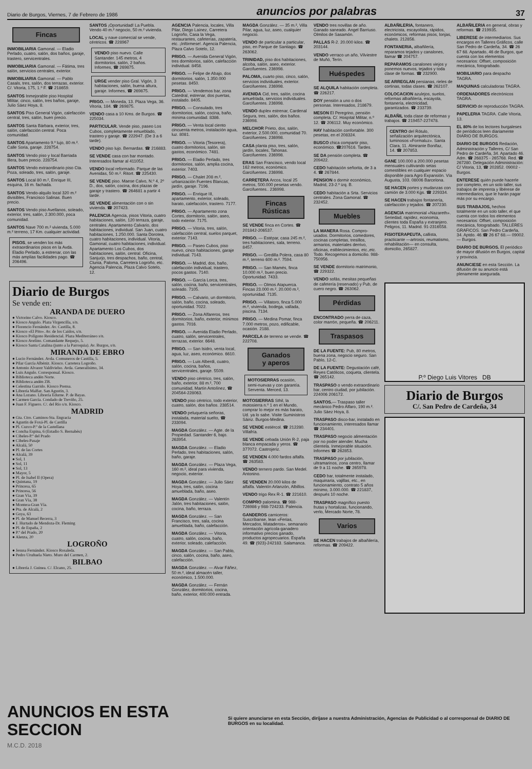Diario de Burgos, Viernes, 7 de Febrero de 1986 anuncios por palabras 37
Fincas
INMOBILIARIA Gamonal. — Eladio Perlado, cuatro, salón, dos baños, garaje, trastero, servicentrales.
INMOBILIARIA Gamonal. — Fátima, tres salón, servicios centrales, exterior.
INMOBILIARIA Gamonal. — Pablo Casals, tres, salón, dos terrazas, exterior. C/. Vitoria, 175, 1.º F. ☎ 218659.
SANTOS Inmejorable piso Hospital Militar, cinco, salón, tres baños, garaje, Julio Sáez Hoya, 8.
SANTOS Piso General Vigón, calefacción central, tres, salón, buen precio.
SANTOS Santa Bárbara, exterior, tres, salón, calefacción central. Poca comunidad.
SANTOS Apartamento 9.º lujo, 80 m.². Calle Soria, garaje. 228754.
SANTOS Vendo piso y local Barriada Illera, buen precio. 228754.
SANTOS Vendo extraordinario piso Cta. Poza, soleado, tres, salón, garaje.
SANTOS Local 80 m.², Enrique III, esquina, 16 m. fachada.
SANTOS Vendo-alquilo local 320 m.² divisibles, Francisco Salinas. Buen precio.
SANTOS Vendo piso Avellanos, soleado, exterior, tres, salón, 2.300.000, poca comunidad.
SANTOS Nave 700 m.² vivienda, 5.000 m.² terreno, 17 Km. cualquier actividad.
PISOS, se venden los más extraordinarios pisos en la Avda. Eladio Perlado, a estrenar, con las más amplias facilidades pago. ☎ 206496.
SANTOS ¡Oportunidad! La Puebla. Vendo 40 m.² negocio, 50 m.² vivienda.
LOCAL y nave comercial se vende, céntricos. ☎ 228967
VENDO piso nuevo. Calle Santander. 145 metros, 4 dormitorios, salón, 2 baños. Informes, ☎ 269875.
URGE vender piso Gral. Vigón, 3 habitaciones, salón, buena altura, garaje. Informes, ☎ 269875.
PRIGO. — Moneda, 13. Plaza Vega, 36. Vitoria, 184. ☎ 269875.
VENDO casa a 10 Kms. de Burgos. ☎ 225034.
PARTICULAR. Vende piso, paseo Los Cubos, completamente emueblado, trastero y garaje. ☎ 222947. (De 3 a 6 tarde).
VENDO piso lujo. Bernardas. ☎ 216883.
SE VENDE casa con bar montado. Interesados llamar al 411052.
VENDO local reformado. Parque de las Avenidas, 50 m.². Ritort. ☎ 225430.
SE VENDE piso. Maese Calvo, N.º 4, 2º D., dos, salón, cocina, dos plazas de garaje y trastero. ☎ 264681 a partir 4 tarde.
SE VENDE alimentación con o sin vivienda. ☎ 207423.
PALENCIA Agencia, pisos Vitoria, cuatro habitaciones, salón, 120 terraza, garaje, centrales. Apartamento Calvario, dos habitaciones, individual. San Juan, cuatro habitaciones, 1.250.000. Santa Dorotea, cuatro habitaciones, individual. Vitoria, Gamonal, cuatro habitaciones, individual. Apartamento Los Cubos, dos habitaciones, salón, central. Oficina, Sanjurjo, tres despachos, baño, central, Clunia, Paloma, Carretera Logroño, etc. Agencia Palencia, Plaza Calvo Sotelo, 12.
Diario de Burgos
Se vende en:
ARANDA DE DUERO
● Victorino Calvo. Kiosco.
● Kiosco Angulo. Plaza Virgencilla, s/n.
● Florencio Fernández. Av. Castilla, 8.
● Kiosco «El Pito». Av. de los Caídos, s/n.
● Kiosco Polígono Residencial. Plaza Mediterráneo s/n.
● Kiosco Avelino. Comandante Requejo, 5.
● Kiosco Santa Catalina (junto a la Parroquia). Av. Burgos, s/n.
MIRANDA DE EBRO
● Lucio Fernández. Avda. Comuneros de Castilla, 5.
● Pilar García Albéniz. Kiosco. Carretera Logroño.
● Antonio Alvarez Valdivielso. Avda. Generalísimo, 34.
● Luis Angulo. Corresponsal. Kiosco.
● Biblioteca andén Norte.
● Biblioteca andén ZB.
● Celestina Garrido. Kiosco Prensa.
● Librería Malfaz. San Agustín, 3.
● Ana Lozano. Librería Edurne. P. de Bayas.
● Carmen García. Condado de Treviño, 25.
● Juan F. Figuero. C/. del Río s/n. Kiosco.
MADRID
● Gta. Ctro. Caminos-Sta. Engracia
● Agustín de Foxá-Pl. de Castilla
● Pl. Cuzco-P.º de la Castellana
● Concha Espina, 6 (Estadio S. Bernabéu)
● Cibeles-P.º del Prado
● Cibeles-Pasaje
● Alcalá, 50
● Pl. de las Cortes
● Alcalá, 39
● Sol, 1
● Sol, 11
● Sol, 13
● Mayor, 5
● Pl. de Isabel II (Opera)
● Quintana, 19
● Princesa, 65
● Princesa, 56
● Gran Vía, 39
● Gran Vía, 38
● Montera-Gran Vía.
● Pta. de Alcalá, 2
● Goya, 63
● Pl. de Manuel Becerra, 3
● J. Hurtado de Mendoza-Dr. Fleming
● Pl. de España, 2
● P.º del Prado, 20
● Alenza, 20
LOGROÑO
● Jesusa Fernández. Kiosco Rosaleda.
● Pedro Uruñuela Nieto. Muro del Carmen, 2.
BILBAO
● Librería J. Guinea. C/. Elcano, 25.
AGENCIA Palencia, locales, Villa Pilar, Diego Laínez, Carretera Logroño, Casa la Vega, restaurantes, cafeterías, zapatería, etc. ¡Infórmese!. Agencia Palencia, Plaza Calvo Sotelo, 12.
PRIGO. — Avenida General Vigón, tres dormitorios, salón, calefacción individual. 8458.
PRIGO. — Felipe de Abajo, dos dormitorios, salón, 1.350.000 pesetas. 8450.
PRIGO. — Vendemos bar, zona Catedral, estrenar, dos puertas, instalado. 8405.
PRIGO. — Consulado, tres dormitorios, salón, cocina, baño, mínima comunidad. 8386.
PRIGO. — Venta local ciento cincuenta metros, instalación agua, luz. 8081.
PRIGO. — Vitoria (Tesorera), cuatro dormitorios, salón, sin gastos, económico. 7481.
PRIGO. — Eladio Perlado, tres dormitorios, salón, amplia cocina, exterior. 7403.
PRIGO. — Chalet 208 m.², urbanización Fuentes Blancas, jardín, garaje. 7196.
PRIGO. — Enrique III, apartamento, exterior, soleado, barato, calefacción, trastero. 7177.
PRIGO. — Apartamento zona Cortes, dormitorio, salón, aseo, todo exterior. 7175.
PRIGO. — Vitoria, tres, salón, calefacción central, suelos parquet, exterior. 7143.
PRIGO. — Paseo Cubos, piso nuevo, cinco habitaciones, garaje individual. 7143.
PRIGO. — Madrid, dos, baño, calefacción individual, trastero, pocos gastos. 7140.
PRIGO. — García Lorca, tres, salón, cocina, baño, servicentrales, soleado. 7105.
PRIGO. — Calvario, un dormitorio, salón, baño, cocina, soleado, oportunidad. 7022.
PRIGO. — Zona Alfareros, tres dormitorios, baño, exterior, mínimos gastos. 7016.
PRIGO. — Avenida Eladio Perlado, cuatro, salón, servicentrales, terrazas, exterior. 6648.
PRIGO. — San Isidro, venta local, agua, luz, aseo, económico. 6610.
PRIGO. — Luis Alberdi, cuatro, salón, cocina, baños, servicentrales, garaje. 5509.
VENDO piso céntrico, tres, salón, baño, exterior, 88 m.², 700 comunidad, Martín Antolínez, ☎ 204564-228063.
VENDO piso céntrico, todo exterior, cuatro, salón, dos baños. 238514.
VENDO peluquería señoras, instalada, material suelto, ☎ 233094.
MAGDA González. — Agte. de la Propiedad. Santander 6, bajo. 263954.
MAGDA González. — Eladio Perlado, tres habitaciones, salón, baño, garaje.
MAGDA González. — Plaza Vega, 160 m.², ideal para vivienda, negocio, exterior.
MAGDA González. — Julio Sáez Hoya, tres, salón, cocina amueblada, baño, aseo.
MAGDA González. — Valentín Jalón, tres habitaciones, salón, cocina, baño, terraza.
MAGDA González. — San Francisco, tres, sala, cocina amueblada, baño, calefacción.
MAGDA González. — Vitoria, cuatro, salón, cocina, baño, exterior, soleado, calefacción.
MAGDA González. — San Pablo, cinco, salón, cocina, baño, aseo, calefacción.
MAGDA González. — Alvar Fáñez, 50 m.², ideal almacén taller, económico, 1.500.000.
MAGDA González. — Fernán González, dormitorios, cocina, baño, exterior, 400.000 entrada.
MAGDA González. — 35 m.², Villa Pilar, agua, luz, aseo, cualquier negocio.
VENDO de particular a particular, piso, en Parque de Santiago. ☎ 263062.
TRINIDAD, piso dos habitaciones, alcoba, salón, aseo, exterior. Garcifuentes. 236998.
PALOMA, cuarto piso, cinco, salón, servicios individuales, exterior. Garcifuentes. 236998.
AVENIDA Cid, tres, salón, cocina amueblada, servicios individuales. Garcifuentes. 236998.
VENDO duplex estrenar, Cardenal Segura, tres, salón, dos baños. 236998.
MELCHOR Prieto, dos, salón, exterior, 2.500.000, comunidad 70. Garcifuentes. 236998.
CASA planta piso, tres, salón, jardín, locales, Tahonas. Garcifuentes. 236998.
ERAS San Francisco, vendo local 162 metros, económico. Garcifuentes. 236998.
CARRETERA Arcos, local 25 metros, 500.000 pesetas vendo. Garcifuentes.. 236998.
Fincas
Rústicas
SE VENDE finca en Cortes. ☎ 201842-206537.
PRIGO. — Estépar, casa 245 m.², tres habitaciones, sala, terreno. 8457.
PRIGO. — Gredilla Polera, casa 80 m.², terreno 600 m.². 7594.
PRIGO. — San Mamés, finca 10.000 m.², buen precio. Oportunidad. 7433.
PRIGO. — Olmos Atapuerca. Fincas 23.000 m.², 20.000 m.², oportunidad. 7135.
PRIGO. — Villatoro, finca 5.000 m.², vivienda, bodega, vallada, piscina. 7134.
PRIGO. — Medina Pomar, finca 7.000 metros, pozo, edificable, ocasión. 2188.
PARCELA de terreno se vende. ☎ 222708.
Ganados
y aperos
MOTOSIERRAS ocasión, semi-nuevas y con garantía. Serventa. Merced, 13.
MOTOSIERRAS Sthil, la motosierra n.º 1 en el Mundo, comprar lo mejor es más barato, Ud. ya lo sabe. Visite Suministros Sáinz. Burgos-Medina.
SE VENDE estiércol. ☎ 212280. Villafría.
SE VENDE cebada Unión R-2, paja blanca empacada y yeros. ☎ 377072. Castrojeriz.
SE VENDEN 4.000 fardos alfalfa. ☎ 263583.
VENDO ternero pardo. San Medel. Antonino.
SE VENDEN 20.000 kilos de alfalfa. Valentín Arlanzón, Albillos.
VENDO trigo Rex R-1. ☎ 221610.
COMPRO palomina. ☎ 988-726986 y 988-724233. Palencia.
GANDEROS carniceros: Suscríbanse, lean «Ferias, Mercados, Mataderos», semanario orientación agrícola-ganadero informativo precios ganado, productos agropecuarios. España 49. ☎ (923)-242183. Salamanca.
VENDO tres novillas de año. Ganado saneado. Angel Barriuso. Olmilos de Sasamón.
PALLAS R-2. 20.000 kilos. ☎ 203144.
VENDO verraco un año, Vilviestre de Muñó, Terín.
Huéspedes
SE ALQUILA habitación completa. ☎ 226217.
DOY pensión a uno o dos personas. Interesados, 218679.
MESON El Peregrino, pensión completa. C/. Hospital Militar, n.º 12. ☎ 206112. Muy económico.
HAY habitación confortable. 300 pesetas, en el 208324.
BUSCO chica compartir piso, económico. ☎207616. Tardes.
SE DA pensión completa. ☎ 209422.
CEDO habitación señorita, de 3 a 4. ☎ 267844.
PENSION o dormir económico, Madrid, 23-2.º izq. B.
CEDO habitación a Srta. Servicios centrales. Zona Gamonal. ☎ 232452.
Muebles
LA MANERA Rosa. Compro-usados. Dormitorios, comedores, cocinas completas, tresillos, armarios, materiales derrivo, oficinas, estblecimientos, etc.,etc. Todo. Recogemos a domicilio. 988-750956.
SE VENDE dormitorio matrimonio, ☎ 229322.
VENDO sofás, mesitas pequeñas de cafetería (reservado) y Pub, de cuero negro. ☎ 263062.
Pérdidas
ENCONTRADO perra de caza, color marrón, pequeña. ☎ 206211.
Traspasos
DE LA FUENTE: Pub, 80 metros, buena zona, negocio seguro. San Pablo, 12-C.
DE LA FUENTE: Degustación café, Reyes Católicos, coqueta, clientela. ☎ 265142.
TRASPASO o vendo extraordinario bar, centro ciudad, por jubilación. 224006 206172.
SANTOS.— Traspaso taller mecánico Pedro Alfaro, 190 m.². Julio Sáez Hoya, 8.
TRASPASO disco-bar, instalado en funcionamiento, interesados llamar ☎ 234401.
TRASPASO negocio alimentación por no poder atender. Mucha clientela. Inmejorable situación. Informes ☎ 262853.
TRASPASO por jubilación, ultramarinos, zona centro, llamar de 9 a 11 noche. ☎ 265978.
CEDO bar, totalmente instalado, maquinaria, vajillas, etc., en funcionamiento, contrato 5 años mínimo, 3.000.000. ☎ 221837, después 10 noche.
TRASPASO magnífico puesto frutas y hortalizas, funcionando, verlo, Mercado Norte, 78.
Varios
SE HACEN trabajos de albañilería, reformas. ☎ 209422.
ALBAÑILERIA, fontanero, electricista, escayolista, rápidos, económicos, reformas pisos, lonjas, chalets. 212856.
FONTANERIA, albañilería, reparamos tejados y canalones, llamar ☎ 204757.
REPARAMOS canalones viejos y ponemos nuevos, tejados y toda clase de formas. ☎ 232900.
SE ARREGLAN persianas, rieles de cortinas, todas clases. ☎ 262107.
COLOCACION azulejos, suelos, reformas albañilería, escayola, fontanería, electricidad, garantizados. ☎ 233739.
ALBAÑIL toda clase de reformas y trabajos. ☎ 219457-227478.
CENTRO del Rótulo, señalización arquitectónica, luminosos «Formaluz». Santa Clara, 11. Almirante Bonifaz, 14. ☎ 207853.
GANE 100.000 a 200.000 pesetas mensuales cultivando setas comestibles en cualquier espacio disponible para Agro Expansión. Vía Augusta, 103. 08006 Barcelona.
SE HACEN portes y mudanzas con camión de 3.000 Kgs. ☎ 229334.
SE HACEN trabajos fontanería, calefacción y tejados. ☎ 207230.
AGENCIA matrimonial «Nazareth». Seriedad, rapidez, economía, clientes toda España y extranjero. Peligros, 11. Madrid. 91-2316558.
FISIOTERAPEUTA, callista, practicante —artrosis, reumatismo, rehabilitación— en consulta, domicilio, 265827.
ALBAÑILERIA en general, obras y reformas. ☎ 219935.
LIBERESE de intermediarios. Sus encargos en Talleres Gráficos, calle San Pedro de Cardeña, 34. ☎ 26 67 68. Apartado, 46 de Burgos, que cuenta con los elementos necesarios: Offset, composición mecánica, fotograbado.
MOBILIARIO para despacho TAGRA.
MAQUINAS calculadoras TAGRA.
ORDENADORES electrónicos TAGRA.
SERVICIO de reproducción TAGRA.
PAPELERIA TAGRA. Calle Vitoria, 13.
EL 80% de los lectores burgaleses de periódicos leen diariamente DIARIO DE BURGOS.
DIARIO DE BURGOS Redación, Administración y Talleres, C/ San Pedro de Cardeña, 34. Apartado 46. Adm. ☎ 268375 - 265768. Red. ☎ 267280. Delegación Administración: C/ Vitoria, 13, ☎ 202852. 09002 - Burgos.
ENTERESE quién puede hacerle por completo, en un solo taller, sus trabajos de imprenta y libérese de intermediarios, que le harán pagar más por su encargo.
SUS TRABAJOS, hechos totalmente en un solo taller, el que cuenta con todos los elementos necesarios: Offset, composición mecánica, fotograbado. TALLERES GRAFICOS. San Pedro Cardeña, 34. Aptdo. 46.☎ 26 67 68.— 09002.— Burgos.
DIARIO DE BURGOS. El periódico de mayor difusión en Burgos, capital y provincia.
ANUNCIESE en esta Sección. La difusión de su anuncio está plenamente asegurada.
P.º Diego Luis Vitores DB
Diario de Burgos
C/. San Pedro de Cardeña, 34
ANUNCIOS EN ESTA SECCION Si quiere anunciarse en esta Sección, diríjase a nuestra Administración, Agencias de Publicidad o al corresponsal de DIARIO DE BURGOS en su localidad.
M.C.D. 2018